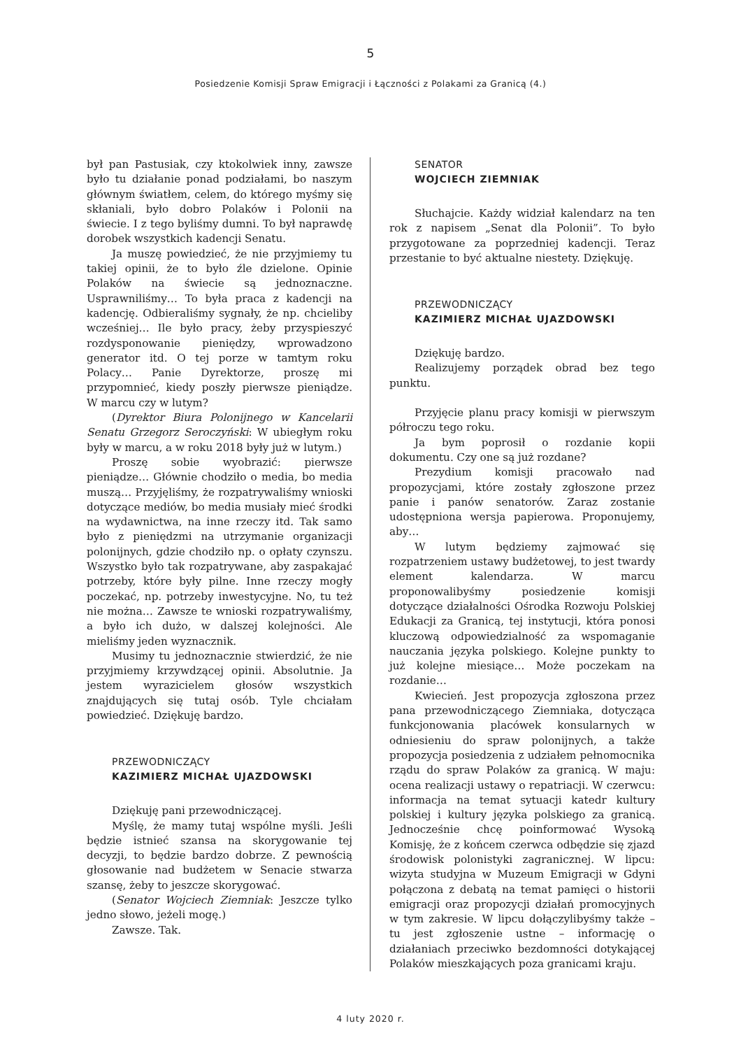5
Posiedzenie Komisji Spraw Emigracji i Łączności z Polakami za Granicą (4.)
był pan Pastusiak, czy ktokolwiek inny, zawsze było tu działanie ponad podziałami, bo naszym głównym światłem, celem, do którego myśmy się skłaniali, było dobro Polaków i Polonii na świecie. I z tego byliśmy dumni. To był naprawdę dorobek wszystkich kadencji Senatu.
Ja muszę powiedzieć, że nie przyjmiemy tu takiej opinii, że to było źle dzielone. Opinie Polaków na świecie są jednoznaczne. Usprawniliśmy… To była praca z kadencji na kadencję. Odbieraliśmy sygnały, że np. chcieliby wcześniej… Ile było pracy, żeby przyspieszyć rozdysponowanie pieniędzy, wprowadzono generator itd. O tej porze w tamtym roku Polacy… Panie Dyrektorze, proszę mi przypomnieć, kiedy poszły pierwsze pieniądze. W marcu czy w lutym?
(Dyrektor Biura Polonijnego w Kancelarii Senatu Grzegorz Seroczyński: W ubiegłym roku były w marcu, a w roku 2018 były już w lutym.)
Proszę sobie wyobrazić: pierwsze pieniądze… Głównie chodziło o media, bo media muszą… Przyjęliśmy, że rozpatrywaliśmy wnioski dotyczące mediów, bo media musiały mieć środki na wydawnictwa, na inne rzeczy itd. Tak samo było z pieniędzmi na utrzymanie organizacji polonijnych, gdzie chodziło np. o opłaty czynszu. Wszystko było tak rozpatrywane, aby zaspakajać potrzeby, które były pilne. Inne rzeczy mogły poczekać, np. potrzeby inwestycyjne. No, tu też nie można… Zawsze te wnioski rozpatrywaliśmy, a było ich dużo, w dalszej kolejności. Ale mieliśmy jeden wyznacznik.
Musimy tu jednoznacznie stwierdzić, że nie przyjmiemy krzywdzącej opinii. Absolutnie. Ja jestem wyrazicielem głosów wszystkich znajdujących się tutaj osób. Tyle chciałam powiedzieć. Dziękuję bardzo.
PRZEWODNICZĄCY
KAZIMIERZ MICHAŁ UJAZDOWSKI
Dziękuję pani przewodniczącej.
Myślę, że mamy tutaj wspólne myśli. Jeśli będzie istnieć szansa na skorygowanie tej decyzji, to będzie bardzo dobrze. Z pewnością głosowanie nad budżetem w Senacie stwarza szansę, żeby to jeszcze skorygować.
(Senator Wojciech Ziemniak: Jeszcze tylko jedno słowo, jeżeli mogę.)
Zawsze. Tak.
SENATOR
WOJCIECH ZIEMNIAK
Słuchajcie. Każdy widział kalendarz na ten rok z napisem „Senat dla Polonii”. To było przygotowane za poprzedniej kadencji. Teraz przestanie to być aktualne niestety. Dziękuję.
PRZEWODNICZĄCY
KAZIMIERZ MICHAŁ UJAZDOWSKI
Dziękuję bardzo.
Realizujemy porządek obrad bez tego punktu.
Przyjęcie planu pracy komisji w pierwszym półroczu tego roku.
Ja bym poprosił o rozdanie kopii dokumentu. Czy one są już rozdane?
Prezydium komisji pracowało nad propozycjami, które zostały zgłoszone przez panie i panów senatorów. Zaraz zostanie udostępniona wersja papierowa. Proponujemy, aby…
W lutym będziemy zajmować się rozpatrzeniem ustawy budżetowej, to jest twardy element kalendarza. W marcu proponowalibyśmy posiedzenie komisji dotyczące działalności Ośrodka Rozwoju Polskiej Edukacji za Granicą, tej instytucji, która ponosi kluczową odpowiedzialność za wspomaganie nauczania języka polskiego. Kolejne punkty to już kolejne miesiące… Może poczekam na rozdanie…
Kwiecień. Jest propozycja zgłoszona przez pana przewodniczącego Ziemniaka, dotycząca funkcjonowania placówek konsularnych w odniesieniu do spraw polonijnych, a także propozycja posiedzenia z udziałem pełnomocnika rządu do spraw Polaków za granicą. W maju: ocena realizacji ustawy o repatriacji. W czerwcu: informacja na temat sytuacji katedr kultury polskiej i kultury języka polskiego za granicą. Jednocześnie chcę poinformować Wysoką Komisję, że z końcem czerwca odbędzie się zjazd środowisk polonistyki zagranicznej. W lipcu: wizyta studyjna w Muzeum Emigracji w Gdyni połączona z debatą na temat pamięci o historii emigracji oraz propozycji działań promocyjnych w tym zakresie. W lipcu dołączylibyśmy także – tu jest zgłoszenie ustne – informację o działaniach przeciwko bezdomności dotykającej Polaków mieszkających poza granicami kraju.
4 luty 2020 r.